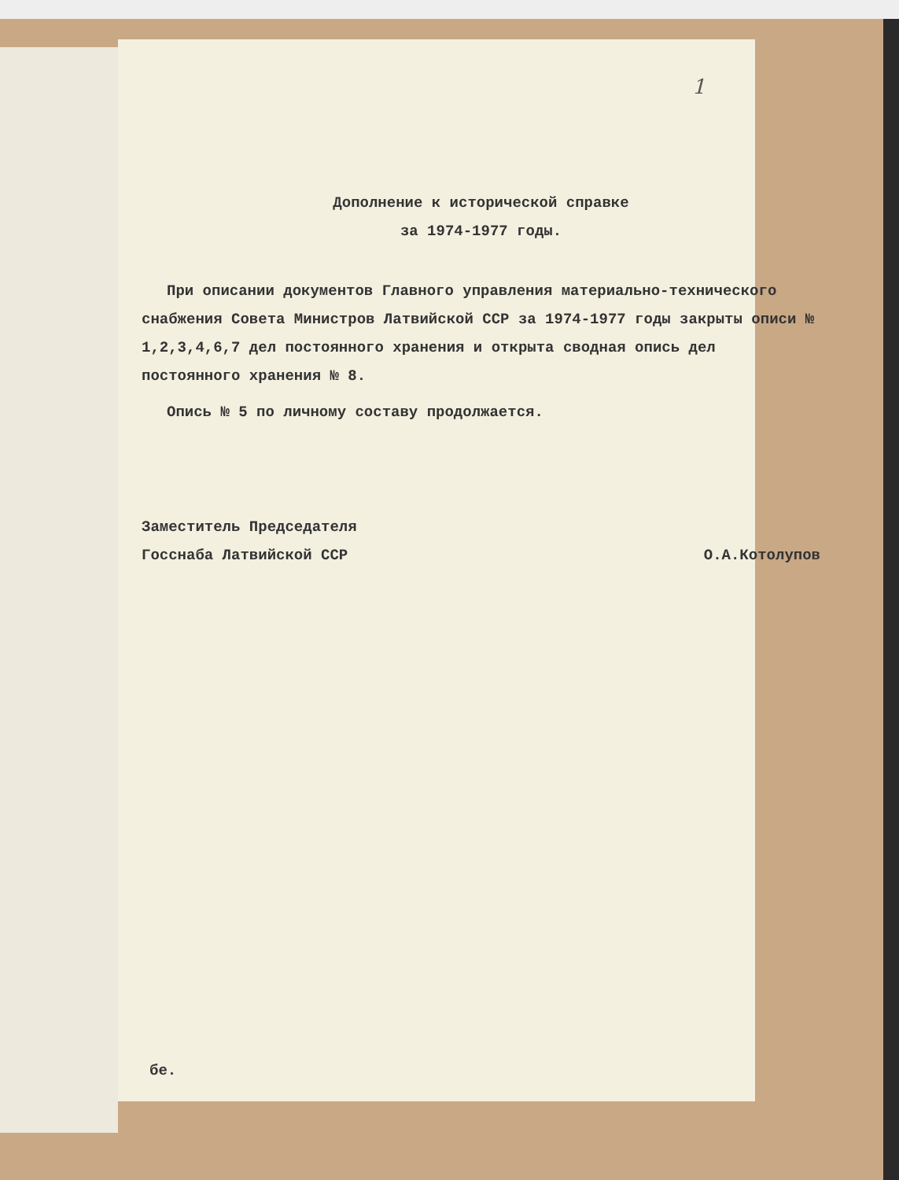1
Дополнение к исторической справке
за 1974-1977 годы.
При описании документов Главного управления материально-технического снабжения Совета Министров Латвийской ССР за 1974-1977 годы закрыты описи № 1,2,3,4,6,7 дел постоянного хранения и открыта сводная опись дел постоянного хранения № 8.
Опись № 5 по личному составу продолжается.
Заместитель Председателя
Госснаба Латвийской ССР
О.А.Котолупов
бе.